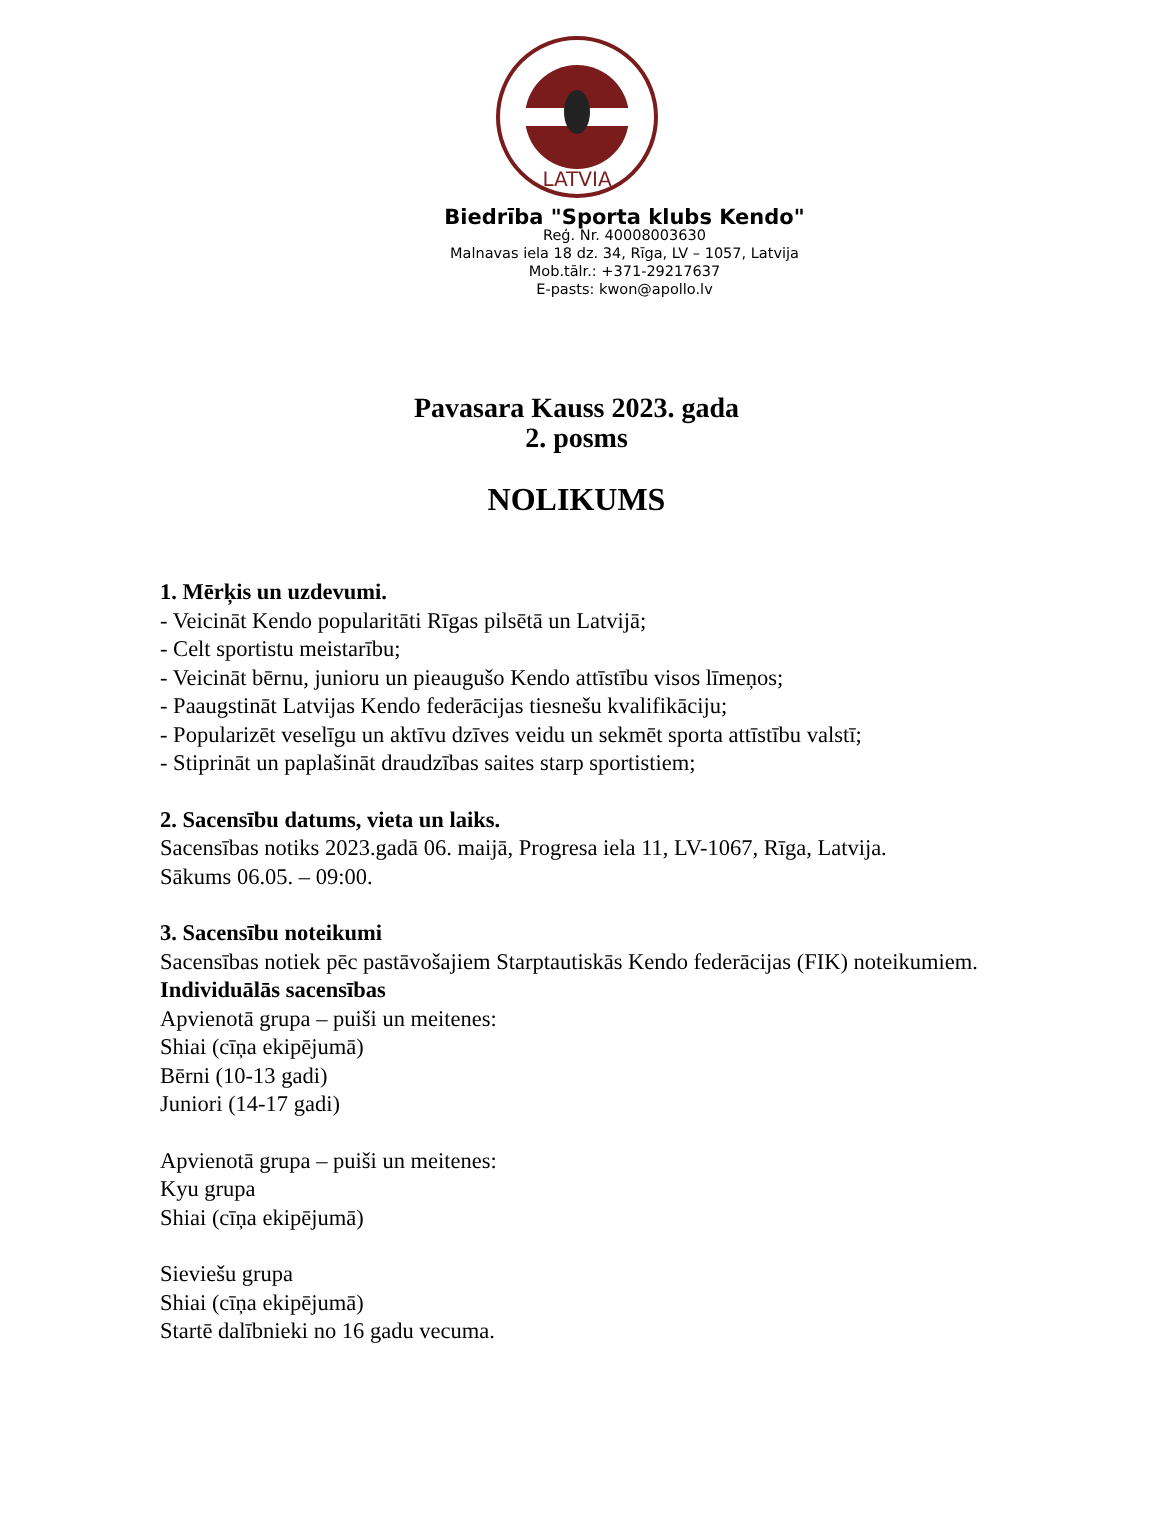LATVIA
Biedrība "Sporta klubs Kendo"
Reģ. Nr. 40008003630
Malnavas iela 18 dz. 34, Rīga, LV – 1057, Latvija
Mob.tālr.: +371-29217637
E-pasts: kwon@apollo.lv
Pavasara Kauss 2023. gada
2. posms
NOLIKUMS
1. Mērķis un uzdevumi.
- Veicināt Kendo popularitāti Rīgas pilsētā un Latvijā;
- Celt sportistu meistarību;
- Veicināt bērnu, junioru un pieaugušo Kendo attīstību visos līmeņos;
- Paaugstināt Latvijas Kendo federācijas tiesnešu kvalifikāciju;
- Popularizēt veselīgu un aktīvu dzīves veidu un sekmēt sporta attīstību valstī;
- Stiprināt un paplašināt draudzības saites starp sportistiem;
2. Sacensību datums, vieta un laiks.
Sacensības notiks 2023.gadā 06. maijā, Progresa iela 11, LV-1067, Rīga, Latvija.
Sākums 06.05. – 09:00.
3. Sacensību noteikumi
Sacensības notiek pēc pastāvošajiem Starptautiskās Kendo federācijas (FIK) noteikumiem.
Individuālās sacensības
Apvienotā grupa – puiši un meitenes:
Shiai (cīņa ekipējumā)
Bērni (10-13 gadi)
Juniori (14-17 gadi)
Apvienotā grupa – puiši un meitenes:
Kyu grupa
Shiai (cīņa ekipējumā)
Sieviešu grupa
Shiai (cīņa ekipējumā)
Startē dalībnieki no 16 gadu vecuma.